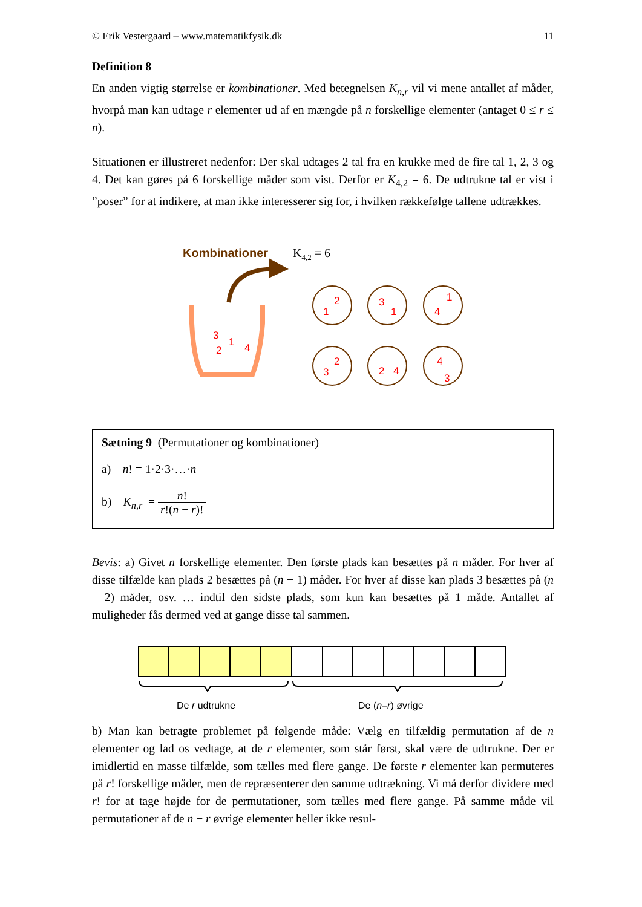© Erik Vestergaard – www.matematikfysik.dk 11
Definition 8
En anden vigtig størrelse er kombinationer. Med betegnelsen K<sub>n,r</sub> vil vi mene antallet af måder, hvorpå man kan udtage r elementer ud af en mængde på n forskellige elementer (antaget 0 ≤ r ≤ n).
Situationen er illustreret nedenfor: Der skal udtages 2 tal fra en krukke med de fire tal 1, 2, 3 og 4. Det kan gøres på 6 forskellige måder som vist. Derfor er K<sub>4,2</sub> = 6. De udtrukne tal er vist i ”poser” for at indikere, at man ikke interesserer sig for, i hvilken rækkefølge tallene udtrækkes.
Kombinationer
K4,2 = 6
3
2
1
4
1
2
3
1
4
1
3
2
2
4
4
3
Sætning 9 (Permutationer og kombinationer)
a) n! = 1·2·3·…·n
b) K<sub>n,r</sub> = n! r!(n − r)!
Bevis: a) Givet n forskellige elementer. Den første plads kan besættes på n måder. For hver af disse tilfælde kan plads 2 besættes på (n − 1) måder. For hver af disse kan plads 3 besættes på (n − 2) måder, osv. … indtil den sidste plads, som kun kan besættes på 1 måde. Antallet af muligheder fås dermed ved at gange disse tal sammen.
De r udtrukne
De (n–r) øvrige
b) Man kan betragte problemet på følgende måde: Vælg en tilfældig permutation af de n elementer og lad os vedtage, at de r elementer, som står først, skal være de udtrukne. Der er imidlertid en masse tilfælde, som tælles med flere gange. De første r elementer kan permuteres på r! forskellige måder, men de repræsenterer den samme udtrækning. Vi må derfor dividere med r! for at tage højde for de permutationer, som tælles med flere gange. På samme måde vil permutationer af de n − r øvrige elementer heller ikke resul-